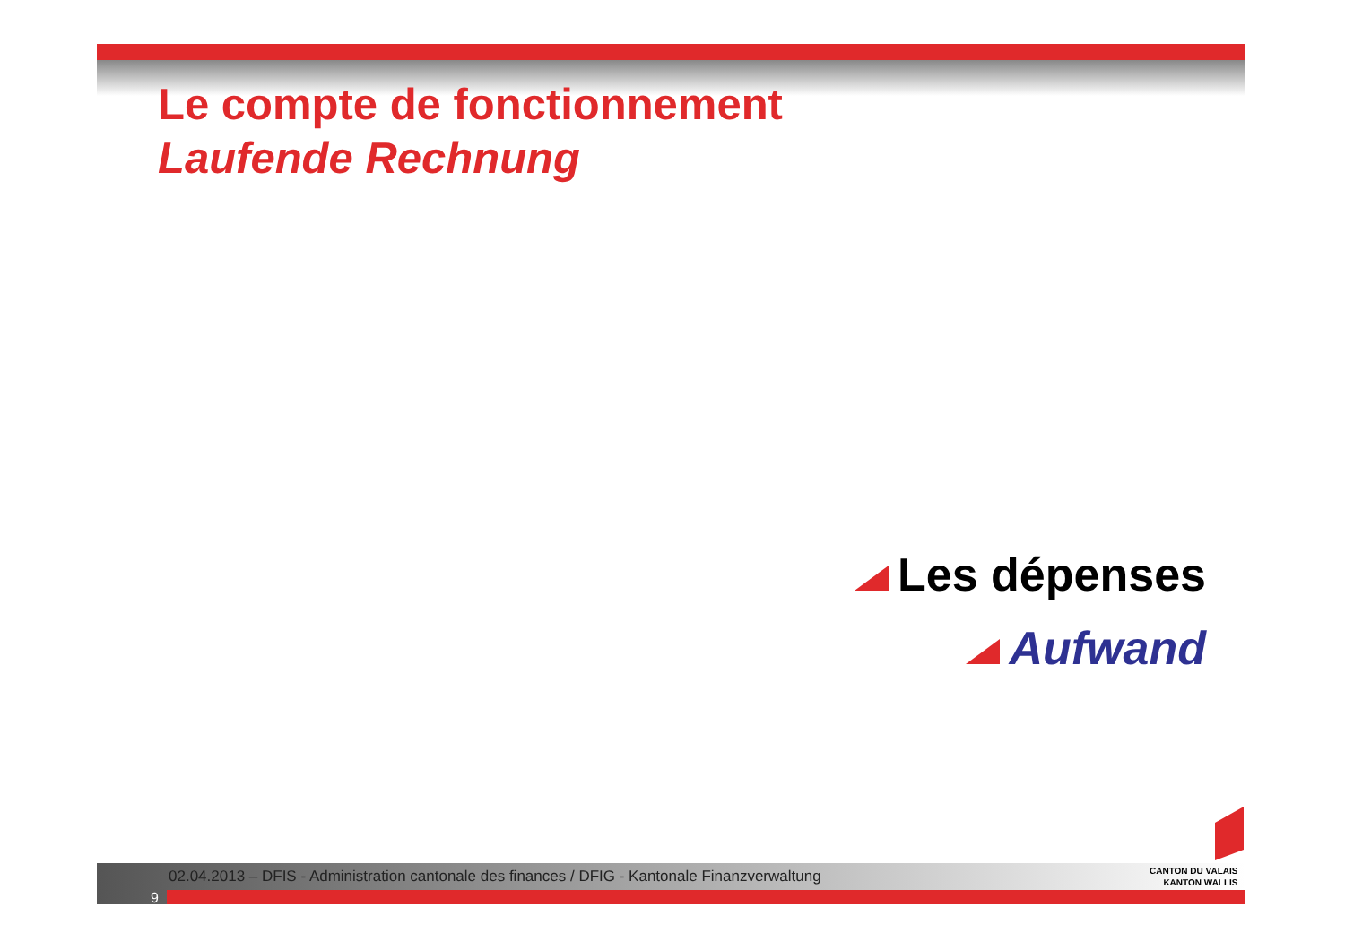Le compte de fonctionnement
Laufende Rechnung
Les dépenses
Aufwand
02.04.2013 – DFIS - Administration cantonale des finances / DFIG - Kantonale Finanzverwaltung
9
CANTON DU VALAIS
KANTON WALLIS